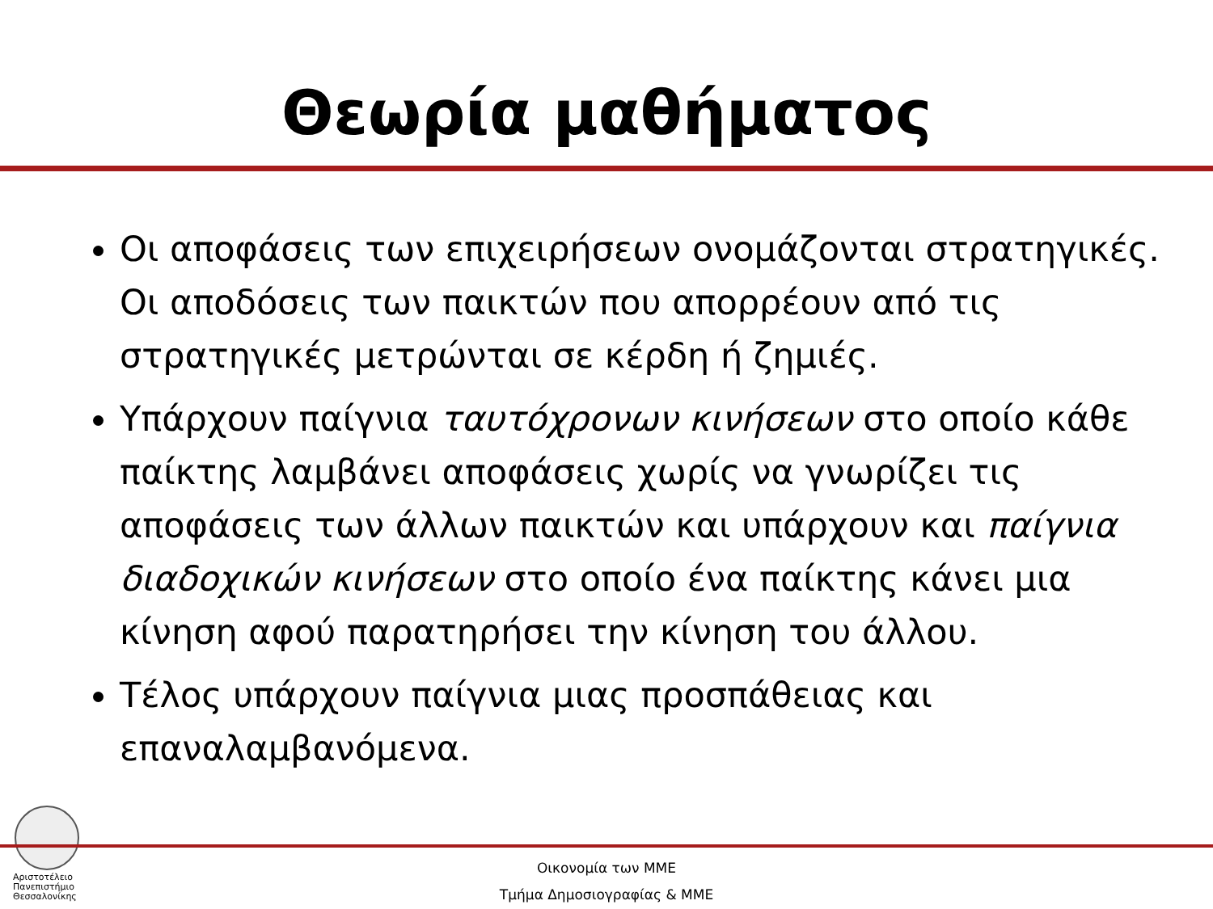Θεωρία μαθήματος
Οι αποφάσεις των επιχειρήσεων ονομάζονται στρατηγικές. Οι αποδόσεις των παικτών που απορρέουν από τις στρατηγικές μετρώνται σε κέρδη ή ζημιές.
Υπάρχουν παίγνια ταυτόχρονων κινήσεων στο οποίο κάθε παίκτης λαμβάνει αποφάσεις χωρίς να γνωρίζει τις αποφάσεις των άλλων παικτών και υπάρχουν και παίγνια διαδοχικών κινήσεων στο οποίο ένα παίκτης κάνει μια κίνηση αφού παρατηρήσει την κίνηση του άλλου.
Τέλος υπάρχουν παίγνια μιας προσπάθειας και επαναλαμβανόμενα.
Αριστοτέλειο
Πανεπιστήμιο
Θεσσαλονίκης
Οικονομία των ΜΜΕ
Τμήμα Δημοσιογραφίας & ΜΜΕ